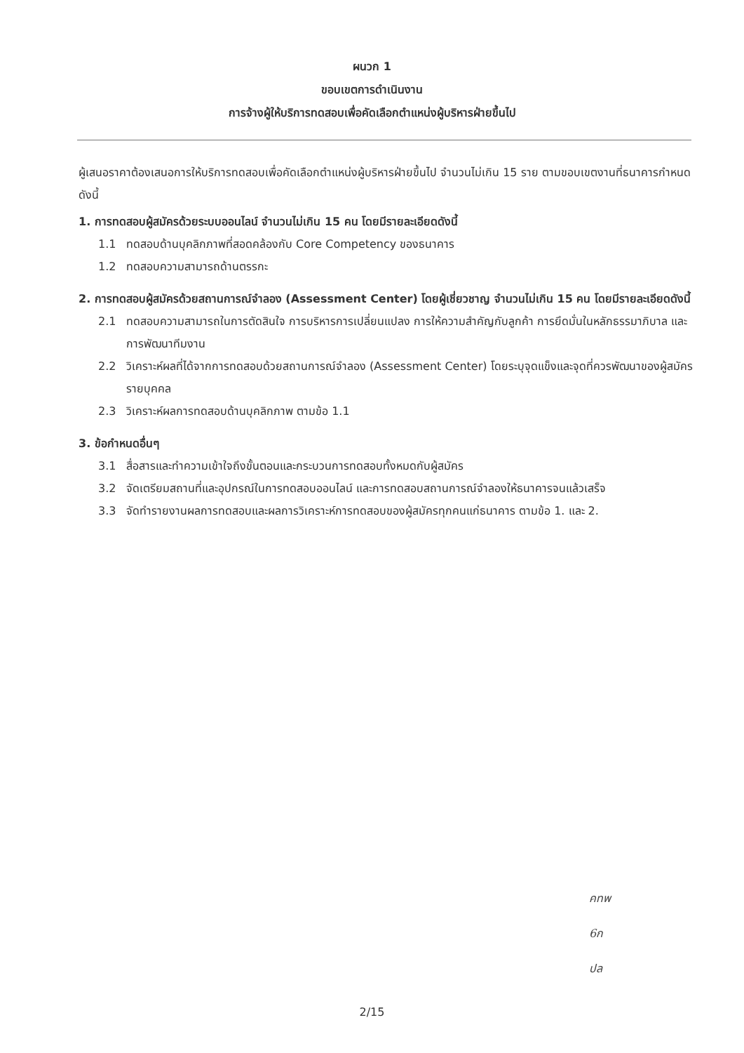ผนวก 1
ขอบเขตการดำเนินงาน
การจ้างผู้ให้บริการทดสอบเพื่อคัดเลือกตำแหน่งผู้บริหารฝ่ายขึ้นไป
ผู้เสนอราคาต้องเสนอการให้บริการทดสอบเพื่อคัดเลือกตำแหน่งผู้บริหารฝ่ายขึ้นไป จำนวนไม่เกิน 15 ราย ตามขอบเขตงานที่ธนาคารกำหนด ดังนี้
1. การทดสอบผู้สมัครด้วยระบบออนไลน์ จำนวนไม่เกิน 15 คน โดยมีรายละเอียดดังนี้
1.1 ทดสอบด้านบุคลิกภาพที่สอดคล้องกับ Core Competency ของธนาคาร
1.2 ทดสอบความสามารถด้านตรรกะ
2. การทดสอบผู้สมัครด้วยสถานการณ์จำลอง (Assessment Center) โดยผู้เชี่ยวชาญ จำนวนไม่เกิน 15 คน โดยมีรายละเอียดดังนี้
2.1 ทดสอบความสามารถในการตัดสินใจ การบริหารการเปลี่ยนแปลง การให้ความสำคัญกับลูกค้า การยึดมั่นในหลักธรรมาภิบาล และการพัฒนาทีมงาน
2.2 วิเคราะห์ผลที่ได้จากการทดสอบด้วยสถานการณ์จำลอง (Assessment Center) โดยระบุจุดแข็งและจุดที่ควรพัฒนาของผู้สมัครรายบุคคล
2.3 วิเคราะห์ผลการทดสอบด้านบุคลิกภาพ ตามข้อ 1.1
3. ข้อกำหนดอื่นๆ
3.1 สื่อสารและทำความเข้าใจถึงขั้นตอนและกระบวนการทดสอบทั้งหมดกับผู้สมัคร
3.2 จัดเตรียมสถานที่และอุปกรณ์ในการทดสอบออนไลน์ และการทดสอบสถานการณ์จำลองให้ธนาคารจนแล้วเสร็จ
3.3 จัดทำรายงานผลการทดสอบและผลการวิเคราะห์การทดสอบของผู้สมัครทุกคนแก่ธนาคาร ตามข้อ 1. และ 2.
คทพ
6ก
ปล
2/15